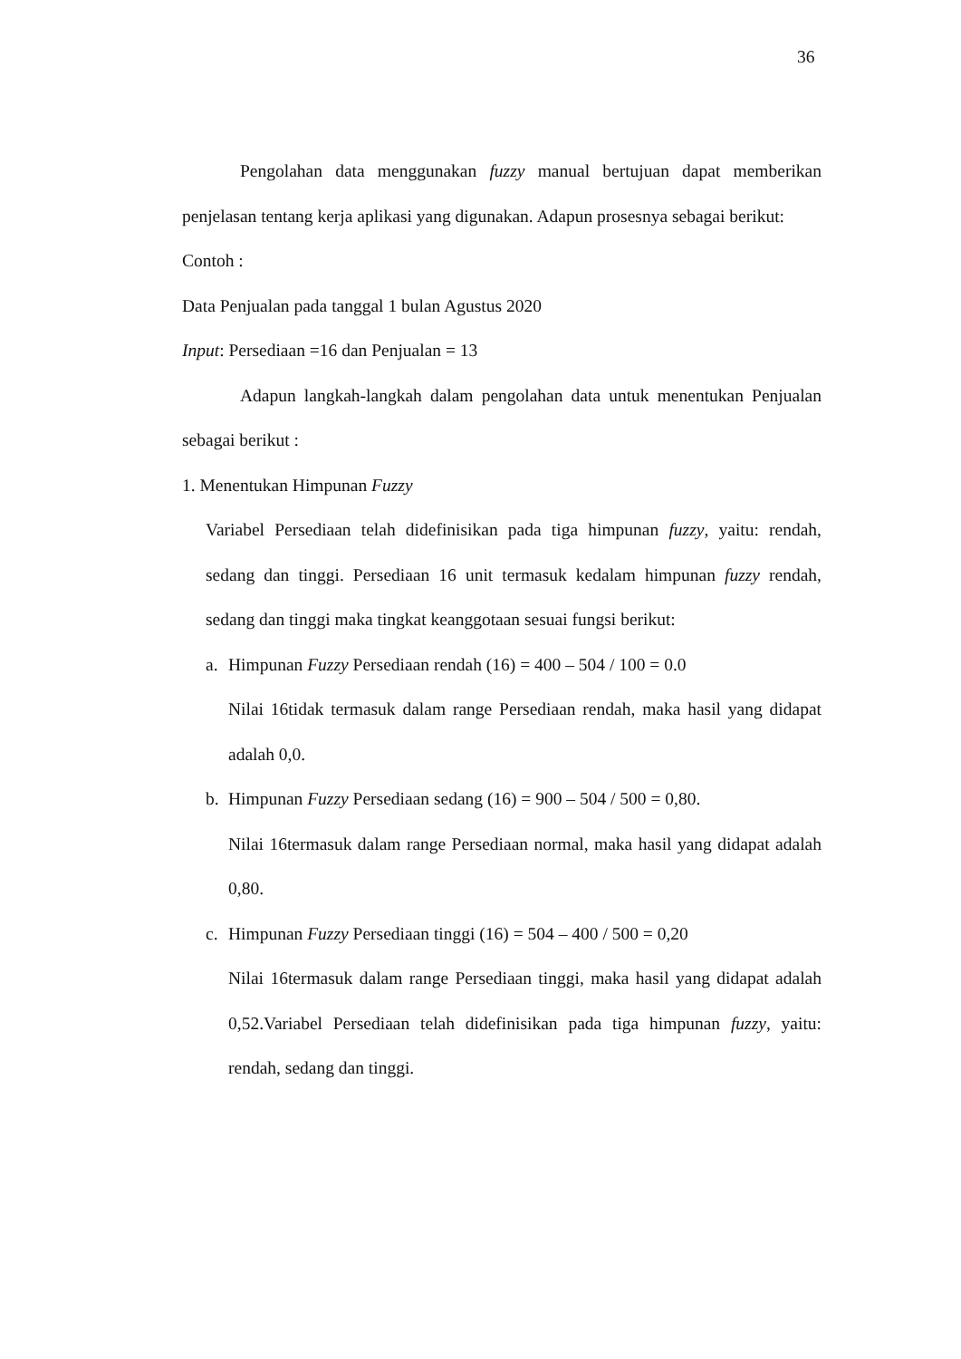36
Pengolahan data menggunakan fuzzy manual bertujuan dapat memberikan penjelasan tentang kerja aplikasi yang digunakan. Adapun prosesnya sebagai berikut:
Contoh :
Data Penjualan pada tanggal 1 bulan Agustus 2020
Input: Persediaan =16 dan Penjualan = 13
Adapun langkah-langkah dalam pengolahan data untuk menentukan Penjualan sebagai berikut :
1. Menentukan Himpunan Fuzzy
Variabel Persediaan telah didefinisikan pada tiga himpunan fuzzy, yaitu: rendah, sedang dan tinggi. Persediaan 16 unit termasuk kedalam himpunan fuzzy rendah, sedang dan tinggi maka tingkat keanggotaan sesuai fungsi berikut:
a. Himpunan Fuzzy Persediaan rendah (16) = 400 – 504 / 100 = 0.0
Nilai 16tidak termasuk dalam range Persediaan rendah, maka hasil yang didapat adalah 0,0.
b. Himpunan Fuzzy Persediaan sedang (16) = 900 – 504 / 500 = 0,80.
Nilai 16termasuk dalam range Persediaan normal, maka hasil yang didapat adalah 0,80.
c. Himpunan Fuzzy Persediaan tinggi (16) = 504 – 400 / 500 = 0,20
Nilai 16termasuk dalam range Persediaan tinggi, maka hasil yang didapat adalah 0,52.Variabel Persediaan telah didefinisikan pada tiga himpunan fuzzy, yaitu: rendah, sedang dan tinggi.